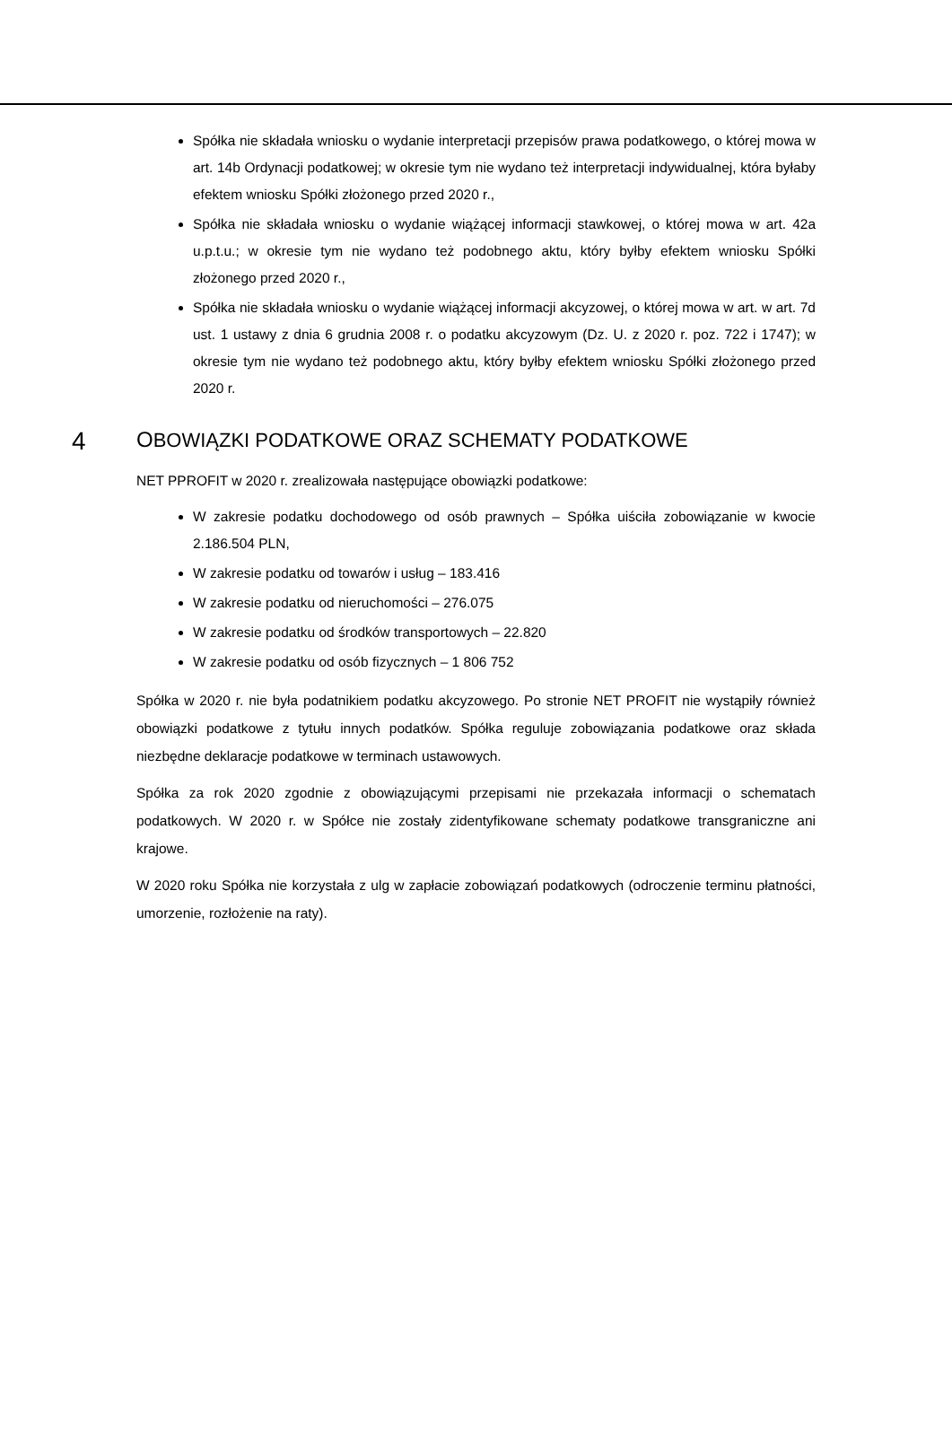Spółka nie składała wniosku o wydanie interpretacji przepisów prawa podatkowego, o której mowa w art. 14b Ordynacji podatkowej; w okresie tym nie wydano też interpretacji indywidualnej, która byłaby efektem wniosku Spółki złożonego przed 2020 r.,
Spółka nie składała wniosku o wydanie wiążącej informacji stawkowej, o której mowa w art. 42a u.p.t.u.; w okresie tym nie wydano też podobnego aktu, który byłby efektem wniosku Spółki złożonego przed 2020 r.,
Spółka nie składała wniosku o wydanie wiążącej informacji akcyzowej, o której mowa w art. w art. 7d ust. 1 ustawy z dnia 6 grudnia 2008 r. o podatku akcyzowym (Dz. U. z 2020 r. poz. 722 i 1747); w okresie tym nie wydano też podobnego aktu, który byłby efektem wniosku Spółki złożonego przed 2020 r.
4 OBOWIĄZKI PODATKOWE ORAZ SCHEMATY PODATKOWE
NET PPROFIT w 2020 r. zrealizowała następujące obowiązki podatkowe:
W zakresie podatku dochodowego od osób prawnych – Spółka uiściła zobowiązanie w kwocie 2.186.504 PLN,
W zakresie podatku od towarów i usług – 183.416
W zakresie podatku od nieruchomości – 276.075
W zakresie podatku od środków transportowych – 22.820
W zakresie podatku od osób fizycznych – 1 806 752
Spółka w 2020 r. nie była podatnikiem podatku akcyzowego. Po stronie NET PROFIT nie wystąpiły również obowiązki podatkowe z tytułu innych podatków. Spółka reguluje zobowiązania podatkowe oraz składa niezbędne deklaracje podatkowe w terminach ustawowych.
Spółka za rok 2020 zgodnie z obowiązującymi przepisami nie przekazała informacji o schematach podatkowych. W 2020 r. w Spółce nie zostały zidentyfikowane schematy podatkowe transgraniczne ani krajowe.
W 2020 roku Spółka nie korzystała z ulg w zapłacie zobowiązań podatkowych (odroczenie terminu płatności, umorzenie, rozłożenie na raty).